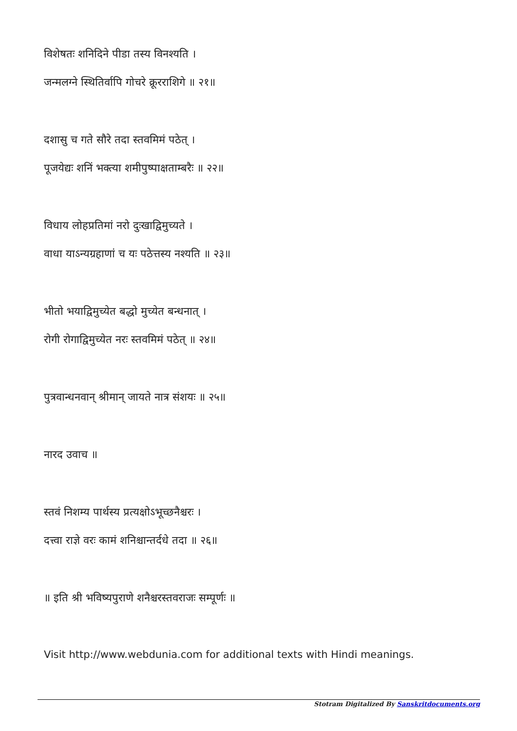विशेषतः शनिदिने पीडा तस्य विनश्यति ।
जन्मलग्ने स्थितिर्वापि गोचरे क्रूरराशिगे ॥ २१॥
दशासु च गते सौरे तदा स्तवमिमं पठेत् ।
पूजयेद्यः शनिं भक्त्या शमीपुष्पाक्षताम्बरैः ॥ २२॥
विधाय लोहप्रतिमां नरो दुःखाद्विमुच्यते ।
वाधा याऽन्यग्रहाणां च यः पठेत्तस्य नश्यति ॥ २३॥
भीतो भयाद्विमुच्येत बद्धो मुच्येत बन्धनात् ।
रोगी रोगाद्विमुच्येत नरः स्तवमिमं पठेत् ॥ २४॥
पुत्रवान्धनवान् श्रीमान् जायते नात्र संशयः ॥ २५॥
नारद उवाच ॥
स्तवं निशम्य पार्थस्य प्रत्यक्षोऽभूच्छनैश्चरः ।
दत्त्वा राज्ञे वरः कामं शनिश्चान्तर्दधे तदा ॥ २६॥
॥ इति श्री भविष्यपुराणे शनैश्चरस्तवराजः सम्पूर्णः ॥
Visit http://www.webdunia.com for additional texts with Hindi meanings.
Stotram Digitalized By Sanskritdocuments.org